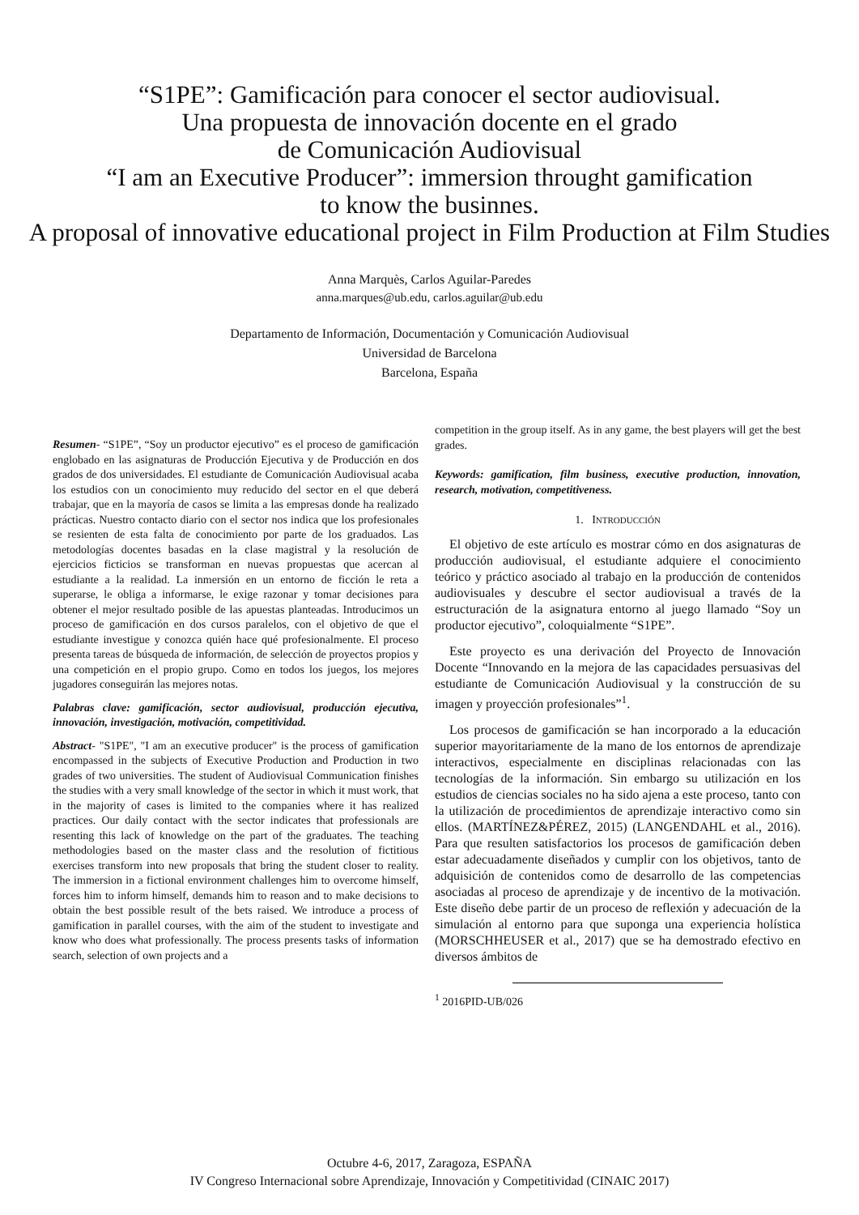“S1PE”: Gamificación para conocer el sector audiovisual.
Una propuesta de innovación docente en el grado
de Comunicación Audiovisual
“I am an Executive Producer”: immersion throught gamification
to know the businnes.
A proposal of innovative educational project in Film Production at Film Studies
Anna Marquès, Carlos Aguilar-Paredes
anna.marques@ub.edu, carlos.aguilar@ub.edu
Departamento de Información, Documentación y Comunicación Audiovisual
Universidad de Barcelona
Barcelona, España
Resumen- “S1PE”, “Soy un productor ejecutivo” es el proceso de gamificación englobado en las asignaturas de Producción Ejecutiva y de Producción en dos grados de dos universidades. El estudiante de Comunicación Audiovisual acaba los estudios con un conocimiento muy reducido del sector en el que deberá trabajar, que en la mayoría de casos se limita a las empresas donde ha realizado prácticas. Nuestro contacto diario con el sector nos indica que los profesionales se resienten de esta falta de conocimiento por parte de los graduados. Las metodologías docentes basadas en la clase magistral y la resolución de ejercicios ficticios se transforman en nuevas propuestas que acercan al estudiante a la realidad. La inmersión en un entorno de ficción le reta a superarse, le obliga a informarse, le exige razonar y tomar decisiones para obtener el mejor resultado posible de las apuestas planteadas. Introducimos un proceso de gamificación en dos cursos paralelos, con el objetivo de que el estudiante investigue y conozca quién hace qué profesionalmente. El proceso presenta tareas de búsqueda de información, de selección de proyectos propios y una competición en el propio grupo. Como en todos los juegos, los mejores jugadores conseguirán las mejores notas.
Palabras clave: gamificación, sector audiovisual, producción ejecutiva, innovación, investigación, motivación, competitividad.
Abstract- "S1PE", "I am an executive producer" is the process of gamification encompassed in the subjects of Executive Production and Production in two grades of two universities. The student of Audiovisual Communication finishes the studies with a very small knowledge of the sector in which it must work, that in the majority of cases is limited to the companies where it has realized practices. Our daily contact with the sector indicates that professionals are resenting this lack of knowledge on the part of the graduates. The teaching methodologies based on the master class and the resolution of fictitious exercises transform into new proposals that bring the student closer to reality. The immersion in a fictional environment challenges him to overcome himself, forces him to inform himself, demands him to reason and to make decisions to obtain the best possible result of the bets raised. We introduce a process of gamification in parallel courses, with the aim of the student to investigate and know who does what professionally. The process presents tasks of information search, selection of own projects and a
competition in the group itself. As in any game, the best players will get the best grades.
Keywords: gamification, film business, executive production, innovation, research, motivation, competitiveness.
1. INTRODUCCIÓN
El objetivo de este artículo es mostrar cómo en dos asignaturas de producción audiovisual, el estudiante adquiere el conocimiento teórico y práctico asociado al trabajo en la producción de contenidos audiovisuales y descubre el sector audiovisual a través de la estructuración de la asignatura entorno al juego llamado “Soy un productor ejecutivo”, coloquialmente “S1PE”.
Este proyecto es una derivación del Proyecto de Innovación Docente “Innovando en la mejora de las capacidades persuasivas del estudiante de Comunicación Audiovisual y la construcción de su imagen y proyección profesionales”<sup>1</sup>.
Los procesos de gamificación se han incorporado a la educación superior mayoritariamente de la mano de los entornos de aprendizaje interactivos, especialmente en disciplinas relacionadas con las tecnologías de la información. Sin embargo su utilización en los estudios de ciencias sociales no ha sido ajena a este proceso, tanto con la utilización de procedimientos de aprendizaje interactivo como sin ellos. (MARTÍNEZ&PÉREZ, 2015) (LANGENDAHL et al., 2016). Para que resulten satisfactorios los procesos de gamificación deben estar adecuadamente diseñados y cumplir con los objetivos, tanto de adquisición de contenidos como de desarrollo de las competencias asociadas al proceso de aprendizaje y de incentivo de la motivación. Este diseño debe partir de un proceso de reflexión y adecuación de la simulación al entorno para que suponga una experiencia holística (MORSCHHEUSER et al., 2017) que se ha demostrado efectivo en diversos ámbitos de
<sup>1</sup> 2016PID-UB/026
Octubre 4-6, 2017, Zaragoza, ESPAÑA
IV Congreso Internacional sobre Aprendizaje, Innovación y Competitividad (CINAIC 2017)